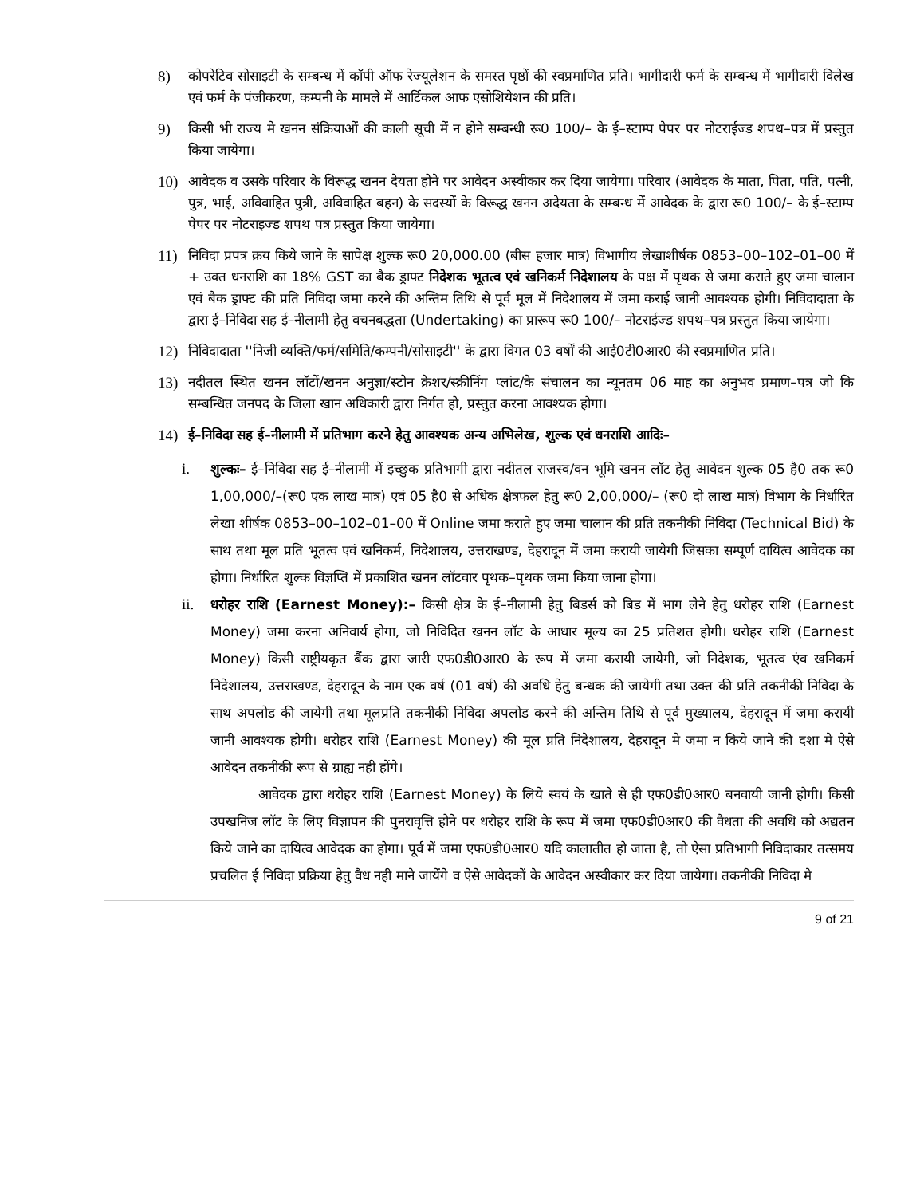8) कोपरेटिव सोसाइटी के सम्बन्ध में कॉपी ऑफ रेज्यूलेशन के समस्त पृष्ठों की स्वप्रमाणित प्रति। भागीदारी फर्म के सम्बन्ध में भागीदारी विलेख एवं फर्म के पंजीकरण, कम्पनी के मामले में आर्टिकल आफ एसोशियेशन की प्रति।
9) किसी भी राज्य मे खनन संक्रियाओं की काली सूची में न होने सम्बन्धी रू0 100/– के ई–स्टाम्प पेपर पर नोटराईज्ड शपथ–पत्र में प्रस्तुत किया जायेगा।
10) आवेदक व उसके परिवार के विरूद्ध खनन देयता होने पर आवेदन अस्वीकार कर दिया जायेगा। परिवार (आवेदक के माता, पिता, पति, पत्नी, पुत्र, भाई, अविवाहित पुत्री, अविवाहित बहन) के सदस्यों के विरूद्ध खनन अदेयता के सम्बन्ध में आवेदक के द्वारा रू0 100/– के ई–स्टाम्प पेपर पर नोटराइज्ड शपथ पत्र प्रस्तुत किया जायेगा।
11) निविदा प्रपत्र क्रय किये जाने के सापेक्ष शुल्क रू0 20,000.00 (बीस हजार मात्र) विभागीय लेखाशीर्षक 0853–00–102–01–00 में + उक्त धनराशि का 18% GST का बैक ड्राफ्ट निदेशक भूतत्व एवं खनिकर्म निदेशालय के पक्ष में पृथक से जमा कराते हुए जमा चालान एवं बैक ड्राफ्ट की प्रति निविदा जमा करने की अन्तिम तिथि से पूर्व मूल में निदेशालय में जमा कराई जानी आवश्यक होगी। निविदादाता के द्वारा ई–निविदा सह ई–नीलामी हेतु वचनबद्धता (Undertaking) का प्रारूप रू0 100/– नोटराईज्ड शपथ–पत्र प्रस्तुत किया जायेगा।
12) निविदादाता ''निजी व्यक्ति/फर्म/समिति/कम्पनी/सोसाइटी'' के द्वारा विगत 03 वर्षों की आई0टी0आर0 की स्वप्रमाणित प्रति।
13) नदीतल स्थित खनन लॉटों/खनन अनुज्ञा/स्टोन क्रेशर/स्क्रीनिंग प्लांट/के संचालन का न्यूनतम 06 माह का अनुभव प्रमाण–पत्र जो कि सम्बन्धित जनपद के जिला खान अधिकारी द्वारा निर्गत हो, प्रस्तुत करना आवश्यक होगा।
14) ई–निविदा सह ई–नीलामी में प्रतिभाग करने हेतु आवश्यक अन्य अभिलेख, शुल्क एवं धनराशि आदिः–
i. शुल्कः– ई–निविदा सह ई–नीलामी में इच्छुक प्रतिभागी द्वारा नदीतल राजस्व/वन भूमि खनन लॉट हेतु आवेदन शुल्क 05 है0 तक रू0 1,00,000/–(रू0 एक लाख मात्र) एवं 05 है0 से अधिक क्षेत्रफल हेतु रू0 2,00,000/– (रू0 दो लाख मात्र) विभाग के निर्धारित लेखा शीर्षक 0853–00–102–01–00 में Online जमा कराते हुए जमा चालान की प्रति तकनीकी निविदा (Technical Bid) के साथ तथा मूल प्रति भूतत्व एवं खनिकर्म, निदेशालय, उत्तराखण्ड, देहरादून में जमा करायी जायेगी जिसका सम्पूर्ण दायित्व आवेदक का होगा। निर्धारित शुल्क विज्ञप्ति में प्रकाशित खनन लॉटवार पृथक–पृथक जमा किया जाना होगा।
ii. धरोहर राशि (Earnest Money):– किसी क्षेत्र के ई–नीलामी हेतु बिडर्स को बिड में भाग लेने हेतु धरोहर राशि (Earnest Money) जमा करना अनिवार्य होगा, जो निविदित खनन लॉट के आधार मूल्य का 25 प्रतिशत होगी। धरोहर राशि (Earnest Money) किसी राष्ट्रीयकृत बैंक द्वारा जारी एफ0डी0आर0 के रूप में जमा करायी जायेगी, जो निदेशक, भूतत्व एंव खनिकर्म निदेशालय, उत्तराखण्ड, देहरादून के नाम एक वर्ष (01 वर्ष) की अवधि हेतु बन्धक की जायेगी तथा उक्त की प्रति तकनीकी निविदा के साथ अपलोड की जायेगी तथा मूलप्रति तकनीकी निविदा अपलोड करने की अन्तिम तिथि से पूर्व मुख्यालय, देहरादून में जमा करायी जानी आवश्यक होगी। धरोहर राशि (Earnest Money) की मूल प्रति निदेशालय, देहरादून मे जमा न किये जाने की दशा मे ऐसे आवेदन तकनीकी रूप से ग्राह्य नही होंगे।
आवेदक द्वारा धरोहर राशि (Earnest Money) के लिये स्वयं के खाते से ही एफ0डी0आर0 बनवायी जानी होगी। किसी उपखनिज लॉट के लिए विज्ञापन की पुनरावृत्ति होने पर धरोहर राशि के रूप में जमा एफ0डी0आर0 की वैधता की अवधि को अद्यतन किये जाने का दायित्व आवेदक का होगा। पूर्व में जमा एफ0डी0आर0 यदि कालातीत हो जाता है, तो ऐसा प्रतिभागी निविदाकार तत्समय प्रचलित ई निविदा प्रक्रिया हेतु वैध नही माने जायेंगे व ऐसे आवेदकों के आवेदन अस्वीकार कर दिया जायेगा। तकनीकी निविदा मे
9 of 21